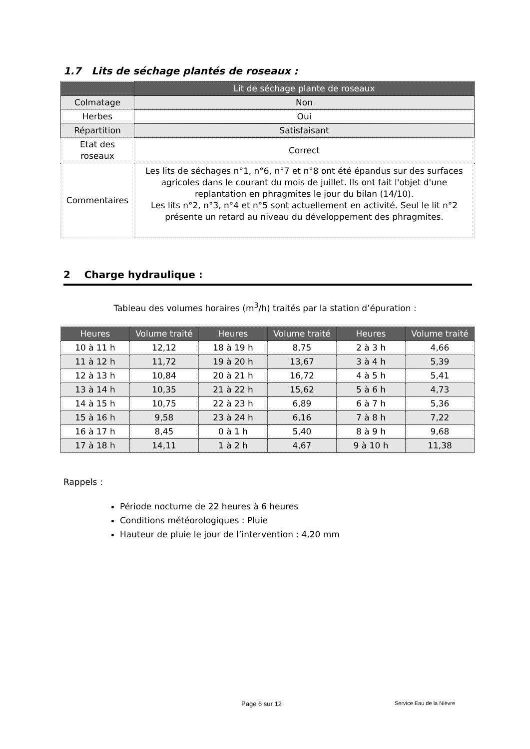1.7 Lits de séchage plantés de roseaux :
| | Lit de séchage plante de roseaux |
| --- | --- |
| Colmatage | Non |
| Herbes | Oui |
| Répartition | Satisfaisant |
| Etat des roseaux | Correct |
| Commentaires | Les lits de séchages n°1, n°6, n°7 et n°8 ont été épandus sur des surfaces agricoles dans le courant du mois de juillet. Ils ont fait l'objet d'une replantation en phragmites le jour du bilan (14/10). Les lits n°2, n°3, n°4 et n°5 sont actuellement en activité. Seul le lit n°2 présente un retard au niveau du développement des phragmites. |
2 Charge hydraulique :
Tableau des volumes horaires (m<sup>3</sup>/h) traités par la station d’épuration :
| Heures | Volume traité | Heures | Volume traité | Heures | Volume traité |
| --- | --- | --- | --- | --- | --- |
| 10 à 11 h | 12,12 | 18 à 19 h | 8,75 | 2 à 3 h | 4,66 |
| 11 à 12 h | 11,72 | 19 à 20 h | 13,67 | 3 à 4 h | 5,39 |
| 12 à 13 h | 10,84 | 20 à 21 h | 16,72 | 4 à 5 h | 5,41 |
| 13 à 14 h | 10,35 | 21 à 22 h | 15,62 | 5 à 6 h | 4,73 |
| 14 à 15 h | 10,75 | 22 à 23 h | 6,89 | 6 à 7 h | 5,36 |
| 15 à 16 h | 9,58 | 23 à 24 h | 6,16 | 7 à 8 h | 7,22 |
| 16 à 17 h | 8,45 | 0 à 1 h | 5,40 | 8 à 9 h | 9,68 |
| 17 à 18 h | 14,11 | 1 à 2 h | 4,67 | 9 à 10 h | 11,38 |
Rappels :
Période nocturne de 22 heures à 6 heures
Conditions météorologiques : Pluie
Hauteur de pluie le jour de l’intervention : 4,20 mm
Page 6 sur 12 Service Eau de la Nièvre